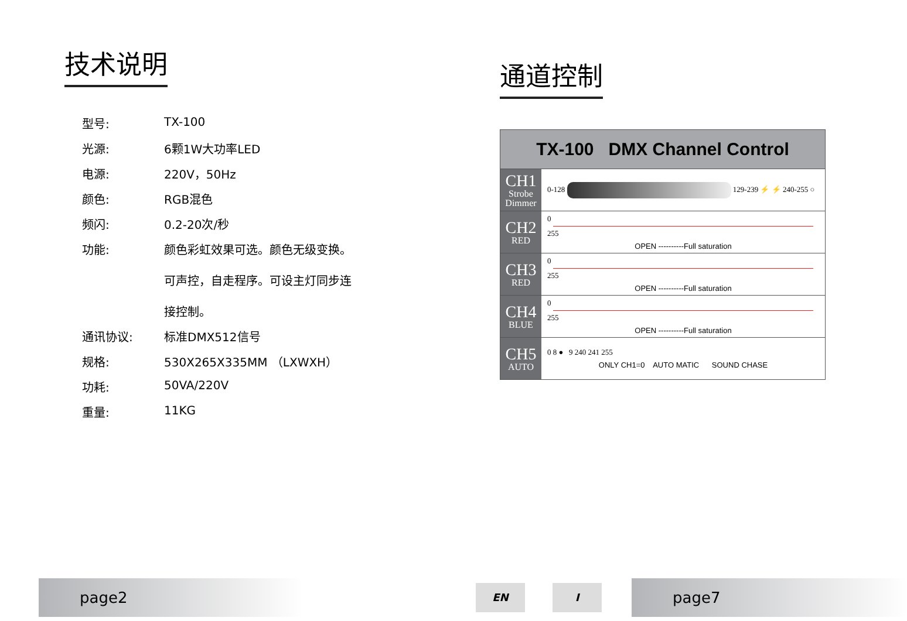技术说明
| 型号: | TX-100 |
| 光源: | 6颗1W大功率LED |
| 电源: | 220V，50Hz |
| 颜色: | RGB混色 |
| 频闪: | 0.2-20次/秒 |
| 功能: | 颜色彩虹效果可选。颜色无级变换。 可声控，自走程序。可设主灯同步连 接控制。 |
| 通讯协议: | 标准DMX512信号 |
| 规格: | 530X265X335MM （LXWXH） |
| 功耗: | 50VA/220V |
| 重量: | 11KG |
通道控制
| TX-100 DMX Channel Control | |
| --- | --- |
| CH1 Strobe Dimmer | 0-128 129-239 ⚡ ⚡ 240-255 ○ |
| CH2 RED | 0 255 OPEN ----------Full saturation |
| CH3 RED | 0 255 OPEN ----------Full saturation |
| CH4 BLUE | 0 255 OPEN ----------Full saturation |
| CH5 AUTO | 0 8 ● 9 240 241 255 ONLY CH1=0 AUTO MATIC SOUND CHASE |
page2 EN I page7